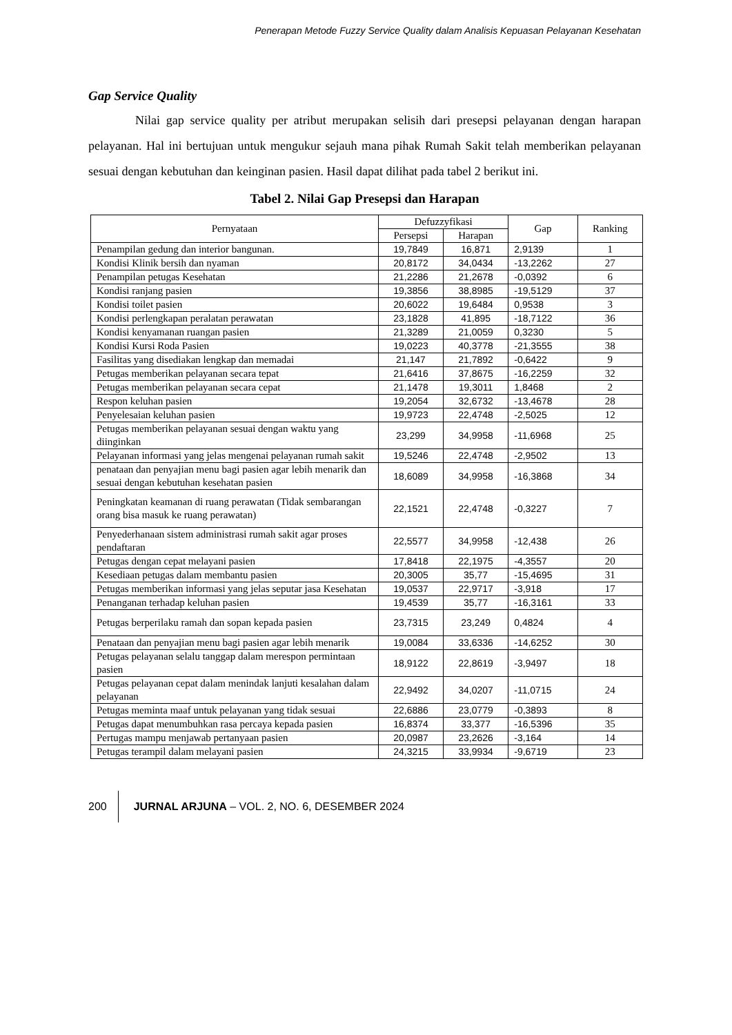Penerapan Metode Fuzzy Service Quality dalam Analisis Kepuasan Pelayanan Kesehatan
Gap Service Quality
Nilai gap service quality per atribut merupakan selisih dari presepsi pelayanan dengan harapan pelayanan. Hal ini bertujuan untuk mengukur sejauh mana pihak Rumah Sakit telah memberikan pelayanan sesuai dengan kebutuhan dan keinginan pasien. Hasil dapat dilihat pada tabel 2 berikut ini.
Tabel 2. Nilai Gap Presepsi dan Harapan
| Pernyataan | Defuzzyfikasi | | Gap | Ranking |
| --- | --- | --- | --- | --- |
| | Persepsi | Harapan | | |
| Penampilan gedung dan interior bangunan. | 19,7849 | 16,871 | 2,9139 | 1 |
| Kondisi Klinik bersih dan nyaman | 20,8172 | 34,0434 | -13,2262 | 27 |
| Penampilan petugas Kesehatan | 21,2286 | 21,2678 | -0,0392 | 6 |
| Kondisi ranjang pasien | 19,3856 | 38,8985 | -19,5129 | 37 |
| Kondisi toilet pasien | 20,6022 | 19,6484 | 0,9538 | 3 |
| Kondisi perlengkapan peralatan perawatan | 23,1828 | 41,895 | -18,7122 | 36 |
| Kondisi kenyamanan ruangan pasien | 21,3289 | 21,0059 | 0,3230 | 5 |
| Kondisi Kursi Roda Pasien | 19,0223 | 40,3778 | -21,3555 | 38 |
| Fasilitas yang disediakan lengkap dan memadai | 21,147 | 21,7892 | -0,6422 | 9 |
| Petugas memberikan pelayanan secara tepat | 21,6416 | 37,8675 | -16,2259 | 32 |
| Petugas memberikan pelayanan secara cepat | 21,1478 | 19,3011 | 1,8468 | 2 |
| Respon keluhan pasien | 19,2054 | 32,6732 | -13,4678 | 28 |
| Penyelesaian keluhan pasien | 19,9723 | 22,4748 | -2,5025 | 12 |
| Petugas memberikan pelayanan sesuai dengan waktu yang diinginkan | 23,299 | 34,9958 | -11,6968 | 25 |
| Pelayanan informasi yang jelas mengenai pelayanan rumah sakit | 19,5246 | 22,4748 | -2,9502 | 13 |
| penataan dan penyajian menu bagi pasien agar lebih menarik dan sesuai dengan kebutuhan kesehatan pasien | 18,6089 | 34,9958 | -16,3868 | 34 |
| Peningkatan keamanan di ruang perawatan (Tidak sembarangan orang bisa masuk ke ruang perawatan) | 22,1521 | 22,4748 | -0,3227 | 7 |
| Penyederhanaan sistem administrasi rumah sakit agar proses pendaftaran | 22,5577 | 34,9958 | -12,438 | 26 |
| Petugas dengan cepat melayani pasien | 17,8418 | 22,1975 | -4,3557 | 20 |
| Kesediaan petugas dalam membantu pasien | 20,3005 | 35,77 | -15,4695 | 31 |
| Petugas memberikan informasi yang jelas seputar jasa Kesehatan | 19,0537 | 22,9717 | -3,918 | 17 |
| Penanganan terhadap keluhan pasien | 19,4539 | 35,77 | -16,3161 | 33 |
| Petugas berperilaku ramah dan sopan kepada pasien | 23,7315 | 23,249 | 0,4824 | 4 |
| Penataan dan penyajian menu bagi pasien agar lebih menarik | 19,0084 | 33,6336 | -14,6252 | 30 |
| Petugas pelayanan selalu tanggap dalam merespon permintaan pasien | 18,9122 | 22,8619 | -3,9497 | 18 |
| Petugas pelayanan cepat dalam menindak lanjuti kesalahan dalam pelayanan | 22,9492 | 34,0207 | -11,0715 | 24 |
| Petugas meminta maaf untuk pelayanan yang tidak sesuai | 22,6886 | 23,0779 | -0,3893 | 8 |
| Petugas dapat menumbuhkan rasa percaya kepada pasien | 16,8374 | 33,377 | -16,5396 | 35 |
| Pertugas mampu menjawab pertanyaan pasien | 20,0987 | 23,2626 | -3,164 | 14 |
| Petugas terampil dalam melayani pasien | 24,3215 | 33,9934 | -9,6719 | 23 |
200 JURNAL ARJUNA – VOL. 2, NO. 6, DESEMBER 2024